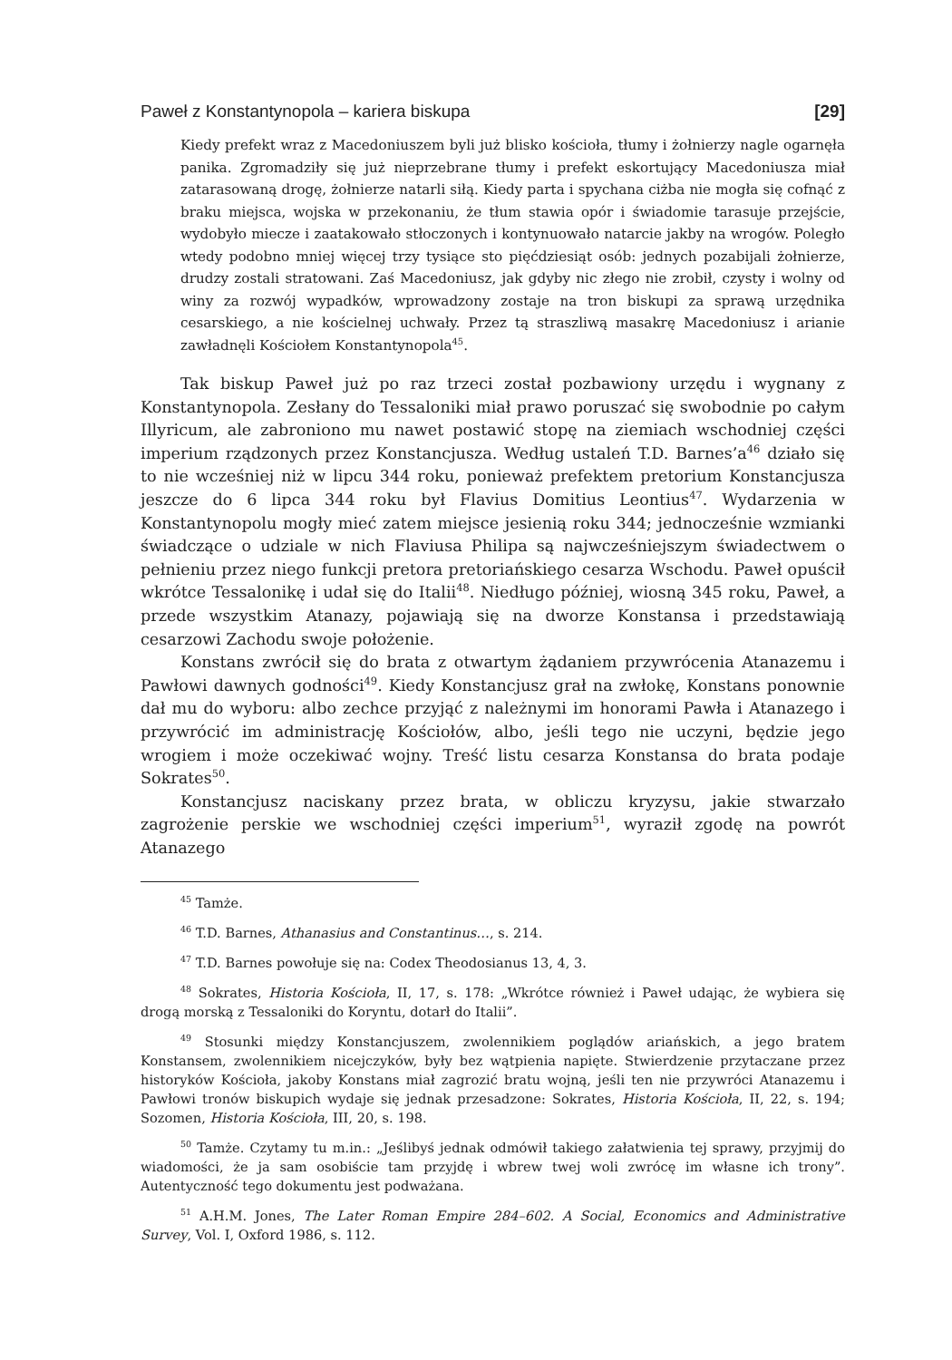Paweł z Konstantynopola – kariera biskupa [29]
Kiedy prefekt wraz z Macedoniuszem byli już blisko kościoła, tłumy i żołnierzy nagle ogarnęła panika. Zgromadziły się już nieprzebrane tłumy i prefekt eskortujący Macedoniusza miał zatarasowaną drogę, żołnierze natarli siłą. Kiedy parta i spychana ciżba nie mogła się cofnąć z braku miejsca, wojska w przekonaniu, że tłum stawia opór i świadomie tarasuje przejście, wydobyło miecze i zaatakowało stłoczonych i kontynuowało natarcie jakby na wrogów. Poległo wtedy podobno mniej więcej trzy tysiące sto pięćdziesiąt osób: jednych pozabijali żołnierze, drudzy zostali stratowani. Zaś Macedoniusz, jak gdyby nic złego nie zrobił, czysty i wolny od winy za rozwój wypadków, wprowadzony zostaje na tron biskupi za sprawą urzędnika cesarskiego, a nie kościelnej uchwały. Przez tą straszliwą masakrę Macedoniusz i arianie zawładnęli Kościołem Konstantynopola<sup>45</sup>.
Tak biskup Paweł już po raz trzeci został pozbawiony urzędu i wygnany z Konstantynopola. Zesłany do Tessaloniki miał prawo poruszać się swobodnie po całym Illyricum, ale zabroniono mu nawet postawić stopę na ziemiach wschodniej części imperium rządzonych przez Konstancjusza. Według ustaleń T.D. Barnes’a<sup>46</sup> działo się to nie wcześniej niż w lipcu 344 roku, ponieważ prefektem pretorium Konstancjusza jeszcze do 6 lipca 344 roku był Flavius Domitius Leontius<sup>47</sup>. Wydarzenia w Konstantynopolu mogły mieć zatem miejsce jesienią roku 344; jednocześnie wzmianki świadczące o udziale w nich Flaviusa Philipa są najwcześniejszym świadectwem o pełnieniu przez niego funkcji pretora pretoriańskiego cesarza Wschodu. Paweł opuścił wkrótce Tessalonikę i udał się do Italii<sup>48</sup>. Niedługo później, wiosną 345 roku, Paweł, a przede wszystkim Atanazy, pojawiają się na dworze Konstansa i przedstawiają cesarzowi Zachodu swoje położenie.
Konstans zwrócił się do brata z otwartym żądaniem przywrócenia Atanazemu i Pawłowi dawnych godności<sup>49</sup>. Kiedy Konstancjusz grał na zwłokę, Konstans ponownie dał mu do wyboru: albo zechce przyjąć z należnymi im honorami Pawła i Atanazego i przywrócić im administrację Kościołów, albo, jeśli tego nie uczyni, będzie jego wrogiem i może oczekiwać wojny. Treść listu cesarza Konstansa do brata podaje Sokrates<sup>50</sup>.
Konstancjusz naciskany przez brata, w obliczu kryzysu, jakie stwarzało zagrożenie perskie we wschodniej części imperium<sup>51</sup>, wyraził zgodę na powrót Atanazego
<sup>45</sup> Tamże.
<sup>46</sup> T.D. Barnes, Athanasius and Constantinus…, s. 214.
<sup>47</sup> T.D. Barnes powołuje się na: Codex Theodosianus 13, 4, 3.
<sup>48</sup> Sokrates, Historia Kościoła, II, 17, s. 178: „Wkrótce również i Paweł udając, że wybiera się drogą morską z Tessaloniki do Koryntu, dotarł do Italii”.
<sup>49</sup> Stosunki między Konstancjuszem, zwolennikiem poglądów ariańskich, a jego bratem Konstansem, zwolennikiem nicejczyków, były bez wątpienia napięte. Stwierdzenie przytaczane przez historyków Kościoła, jakoby Konstans miał zagrozić bratu wojną, jeśli ten nie przywróci Atanazemu i Pawłowi tronów biskupich wydaje się jednak przesadzone: Sokrates, Historia Kościoła, II, 22, s. 194; Sozomen, Historia Kościoła, III, 20, s. 198.
<sup>50</sup> Tamże. Czytamy tu m.in.: „Jeślibyś jednak odmówił takiego załatwienia tej sprawy, przyjmij do wiadomości, że ja sam osobiście tam przyjdę i wbrew twej woli zwrócę im własne ich trony”. Autentyczność tego dokumentu jest podważana.
<sup>51</sup> A.H.M. Jones, The Later Roman Empire 284–602. A Social, Economics and Administrative Survey, Vol. I, Oxford 1986, s. 112.